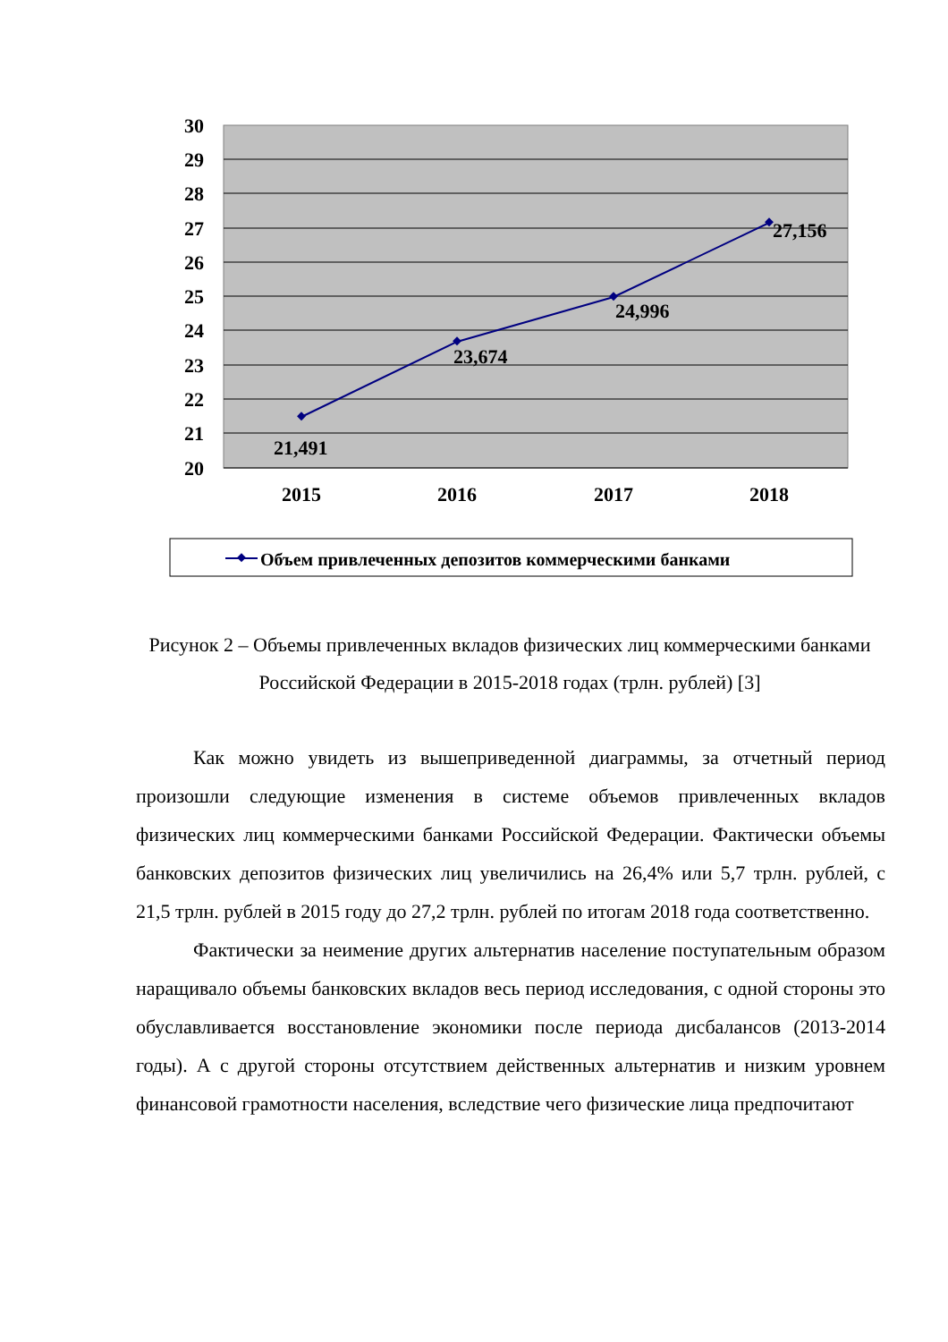30
29
28
27
26
25
24
23
22
21
20
21,491
23,674
24,996
27,156
2015
2016
2017
2018
Объем привлеченных депозитов коммерческими банками
Рисунок 2 – Объемы привлеченных вкладов физических лиц коммерческими банками Российской Федерации в 2015-2018 годах (трлн. рублей) [3]
Как можно увидеть из вышеприведенной диаграммы, за отчетный период произошли следующие изменения в системе объемов привлеченных вкладов физических лиц коммерческими банками Российской Федерации. Фактически объемы банковских депозитов физических лиц увеличились на 26,4% или 5,7 трлн. рублей, с 21,5 трлн. рублей в 2015 году до 27,2 трлн. рублей по итогам 2018 года соответственно.
Фактически за неимение других альтернатив население поступательным образом наращивало объемы банковских вкладов весь период исследования, с одной стороны это обуславливается восстановление экономики после периода дисбалансов (2013-2014 годы). А с другой стороны отсутствием действенных альтернатив и низким уровнем финансовой грамотности населения, вследствие чего физические лица предпочитают